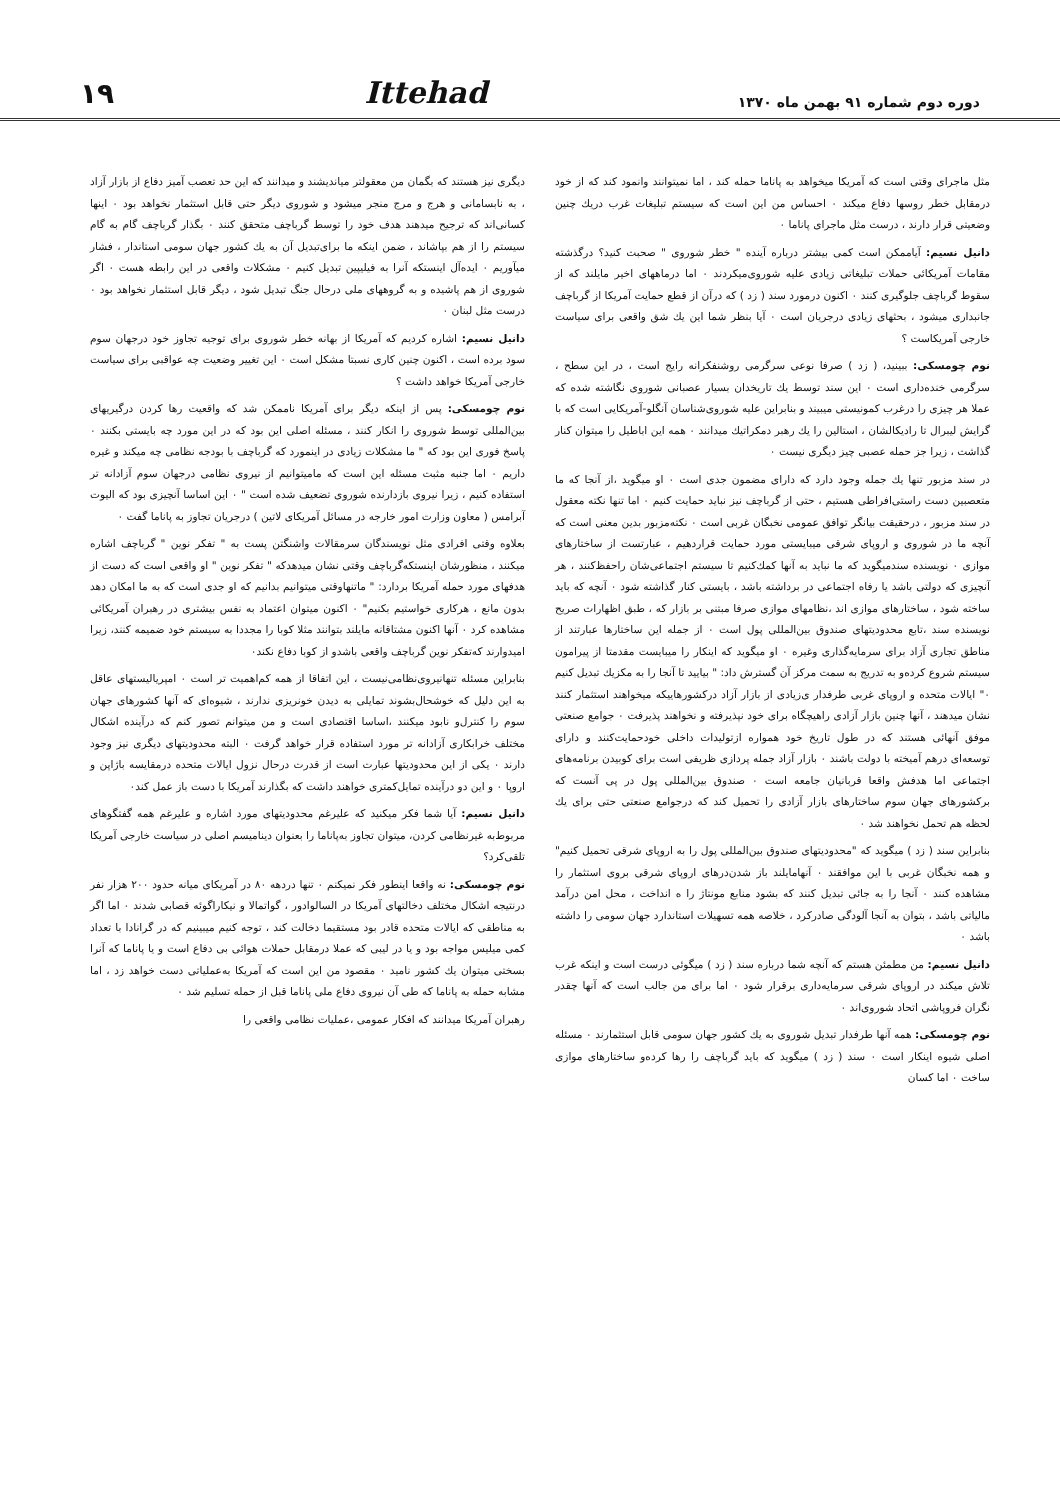دوره دوم شماره ۹۱ بهمن ماه ۱۳۷۰
Ittehad
۱۹
مثل ماجرای وقتی است که آمریکا میخواهد به پاناما حمله کند ، اما نمیتوانند وانمود کند که از خود درمقابل خطر روسها دفاع میکند ۰ احساس من این است که سیستم تبلیغات غرب دریك چنین وضعیتی قرار دارند ، درست مثل ماجرای پاناما ۰
دانیل نسیم: آیاممکن است کمی بیشتر درباره آینده " خطر شوروی " صحبت کنید؟ درگذشته مقامات آمریکائی حملات تبلیغاتی زیادی علیه شوروی‌میکردند ۰ اما درماههای اخیر مایلند که از سقوط گرباچف جلوگیری کنند ۰ اکنون درمورد سند ( زد ) که درآن از قطع حمایت آمریکا از گرباچف جانبداری میشود ، بحثهای زیادی درجریان است ۰ آیا بنظر شما این یك شق واقعی برای سیاست خارجی آمریکاست ؟
نوم چومسکی: ببینید، ( زد ) صرفا نوعی سرگرمی روشنفکرانه رایج است ، در این سطح ، سرگرمی خنده‌داری است ۰ این سند توسط یك تاریخدان بسیار عصبانی شوروی نگاشته شده که عملا هر چیزی را درغرب کمونیستی میبیند و بنابراین علیه شوروی‌شناسان آنگلو-آمریکایی است که با گرایش لیبرال تا رادیکالشان ، استالین را یك رهبر دمکراتیك میدانند ۰ همه این اباطیل را میتوان کنار گذاشت ، زیرا جز حمله عصبی چیز دیگری نیست ۰
در سند مزبور تنها یك جمله وجود دارد که دارای مضمون جدی است ۰ او میگوید ،از آنجا که ما متعصبین دست راستی‌افراطی هستیم ، حتی از گرباچف نیز نباید حمایت کنیم ۰ اما تنها نکته معقول در سند مزبور ، درحقیقت بیانگر توافق عمومی نخبگان غربی است ۰ نکته‌مزبور بدین معنی است که آنچه ما در شوروی و اروپای شرقی میبایستی مورد حمایت قراردهیم ، عبارتست از ساختارهای موازی ۰ نویسنده سندمیگوید که ما نباید به آنها کمك‌کنیم تا سیستم اجتماعی‌شان راحفظ‌کنند ، هر آنچیزی که دولتی باشد یا رفاه اجتماعی در برداشته باشد ، بایستی کنار گذاشته شود ۰ آنچه که باید ساخته شود ، ساختارهای موازی اند ،نظامهای موازی صرفا مبتنی بر بازار که ، طبق اظهارات صریح نویسنده سند ،تابع محدودیتهای صندوق بین‌المللی پول است ۰ از جمله این ساختارها عبارتند از مناطق تجاری آزاد برای سرمایه‌گذاری وغیره ۰ او میگوید که اینکار را میبایست مقدمتا از پیرامون سیستم شروع کرده‌و به تدریج به سمت مرکز آن گسترش داد: " بیایید تا آنجا را به مکزیك تبدیل کنیم ۰" ایالات متحده و اروپای غربی طرفدار ی‌زیادی از بازار آزاد درکشورهاییکه میخواهند استثمار کنند نشان میدهند ، آنها چنین بازار آزادی راهیچگاه برای خود نپذیرفته و نخواهند پذیرفت ۰ جوامع صنعتی موفق آنهائی هستند که در طول تاریخ خود همواره ازتولیدات داخلی خودحمایت‌کنند و دارای توسعه‌ای درهم آمیخته با دولت باشند ۰ بازار آزاد جمله پردازی ظریفی است برای کوبیدن برنامه‌های اجتماعی اما هدفش واقعا قربانیان جامعه است ۰ صندوق بین‌المللی پول در پی آنست که برکشورهای جهان سوم ساختارهای بازار آزادی را تحمیل کند که درجوامع صنعتی حتی برای یك لحظه هم تحمل نخواهند شد ۰
بنابراین سند ( زد ) میگوید که "محدودیتهای صندوق بین‌المللی پول را به اروپای شرقی تحمیل کنیم" و همه نخبگان غربی با این موافقند ۰ آنهامایلند باز شدن‌درهای اروپای شرقی بروی استثمار را مشاهده کنند ۰ آنجا را به جائی تبدیل کنند که بشود منابع مونتاژ را ه انداخت ، محل امن درآمد مالیاتی باشد ، بتوان به آنجا آلودگی صادرکرد ، خلاصه همه تسهیلات استاندارد جهان سومی را داشته باشد ۰
دانیل نسیم: من مطمئن هستم که آنچه شما درباره سند ( زد ) میگوئی درست است و اینکه غرب تلاش میکند در اروپای شرقی سرمایه‌داری برقرار شود ۰ اما برای من جالب است که آنها چقدر نگران فروپاشی اتحاد شوروی‌اند ۰
نوم چومسکی: همه آنها طرفدار تبدیل شوروی به یك کشور جهان سومی قابل استثمارند ۰ مسئله اصلی شیوه اینکار است ۰ سند ( زد ) میگوید که باید گرباچف را رها کرده‌و ساختارهای موازی ساخت ۰ اما کسان
دیگری نیز هستند که بگمان من معقولتر میاندیشند و میدانند که این حد تعصب آمیز دفاع از بازار آزاد ، به نابسامانی و هرج و مرج منجر میشود و شوروی دیگر حتی قابل استثمار نخواهد بود ۰ اینها کسانی‌اند که ترجیح میدهند هدف خود را توسط گرباچف متحقق کنند ۰ بگذار گرباچف گام به گام سیستم را از هم بپاشاند ، ضمن اینکه ما برای‌تبدیل آن به یك کشور جهان سومی استاندار ، فشار میآوریم ۰ ایده‌آل اینستکه آنرا به فیلیپین تبدیل کنیم ۰ مشکلات واقعی در این رابطه هست ۰ اگر شوروی از هم پاشیده و به گروههای ملی درحال جنگ تبدیل شود ، دیگر قابل استثمار نخواهد بود ۰ درست مثل لبنان ۰
دانیل نسیم: اشاره کردیم که آمریکا از بهانه خطر شوروی برای توجیه تجاوز خود درجهان سوم سود برده است ، اکنون چنین کاری نسبتا مشکل است ۰ این تغییر وضعیت چه عواقبی برای سیاست خارجی آمریکا خواهد داشت ؟
نوم چومسکی: پس از اینکه دیگر برای آمریکا ناممکن شد که واقعیت رها کردن درگیریهای بین‌المللی توسط شوروی را انکار کنند ، مسئله اصلی این بود که در این مورد چه بایستی بکنند ۰ پاسخ فوری این بود که " ما مشکلات زیادی در اینمورد که گرباچف با بودجه نظامی چه میکند و غیره داریم ۰ اما جنبه مثبت مسئله این است که مامیتوانیم از نیروی نظامی درجهان سوم آزادانه تر استفاده کنیم ، زیرا نیروی بازدارنده شوروی تضعیف شده است " ۰ این اساسا آنچیزی بود که الیوت آبرامس ( معاون وزارت امور خارجه در مسائل آمریکای لاتین ) درجریان تجاوز به پاناما گفت ۰
بعلاوه وقتی افرادی مثل نویسندگان سرمقالات واشنگتن پست به " تفکر نوین " گرباچف اشاره میکنند ، منظورشان اینستکه‌گرباچف وقتی نشان میدهدکه " تفکر نوین " او واقعی است که دست از هدفهای مورد حمله آمریکا بردارد: " ماتنهاوقتی میتوانیم بدانیم که او جدی است که به ما امکان دهد بدون مانع ، هرکاری خواستیم بکنیم" ۰ اکنون میتوان اعتماد به نفس بیشتری در رهبران آمریکائی مشاهده کرد ۰ آنها اکنون مشتاقانه مایلند بتوانند مثلا کوبا را مجددا به سیستم خود ضمیمه کنند، زیرا امیدوارند که‌تفکر نوین گرباچف واقعی باشدو از کوبا دفاع نکند۰
بنابراین مسئله تنهانیروی‌نظامی‌نیست ، این اتفاقا از همه کم‌اهمیت تر است ۰ امپریالیستهای عاقل به این دلیل که خوشحال‌بشوند تمایلی به دیدن خونریزی ندارند ، شیوه‌ای که آنها کشورهای جهان سوم را کنترل‌و نابود میکنند ،اساسا اقتصادی است و من میتوانم تصور کنم که درآینده اشکال مختلف خرابکاری آزادانه تر مورد استفاده قرار خواهد گرفت ۰ البته محدودیتهای دیگری نیز وجود دارند ۰ یکی از این محدودیتها عبارت است از قدرت درحال نزول ایالات متحده درمقایسه باژاپن و اروپا ۰ و این دو درآینده تمایل‌کمتری خواهند داشت که بگذارند آمریکا با دست باز عمل کند۰
دانیل نسیم: آیا شما فکر میکنید که علیرغم محدودیتهای مورد اشاره و علیرغم همه گفتگوهای مربوط‌به غیرنظامی کردن، میتوان تجاوز به‌پاناما را بعنوان دینامیسم اصلی در سیاست خارجی آمریکا تلقی‌کرد؟
نوم چومسکی: نه واقعا اینطور فکر نمیکنم ۰ تنها دردهه ۸۰ در آمریکای میانه حدود ۲۰۰ هزار نفر درنتیجه اشکال مختلف دخالتهای آمریکا در السالوادور ، گواتمالا و نیکاراگوئه قصابی شدند ۰ اما اگر به مناطقی که ایالات متحده قادر بود مستقیما دخالت کند ، توجه کنیم میبینیم که در گرانادا با تعداد کمی میلیس مواجه بود و یا در لیبی که عملا درمقابل حملات هوائی بی دفاع است و یا پاناما که آنرا بسختی میتوان یك کشور نامید ۰ مقصود من این است که آمریکا به‌عملیاتی دست خواهد زد ، اما مشابه حمله به پاناما که طی آن نیروی دفاع ملی پاناما قبل از حمله تسلیم شد ۰
رهبران آمریکا میدانند که افکار عمومی ،عملیات نظامی واقعی را